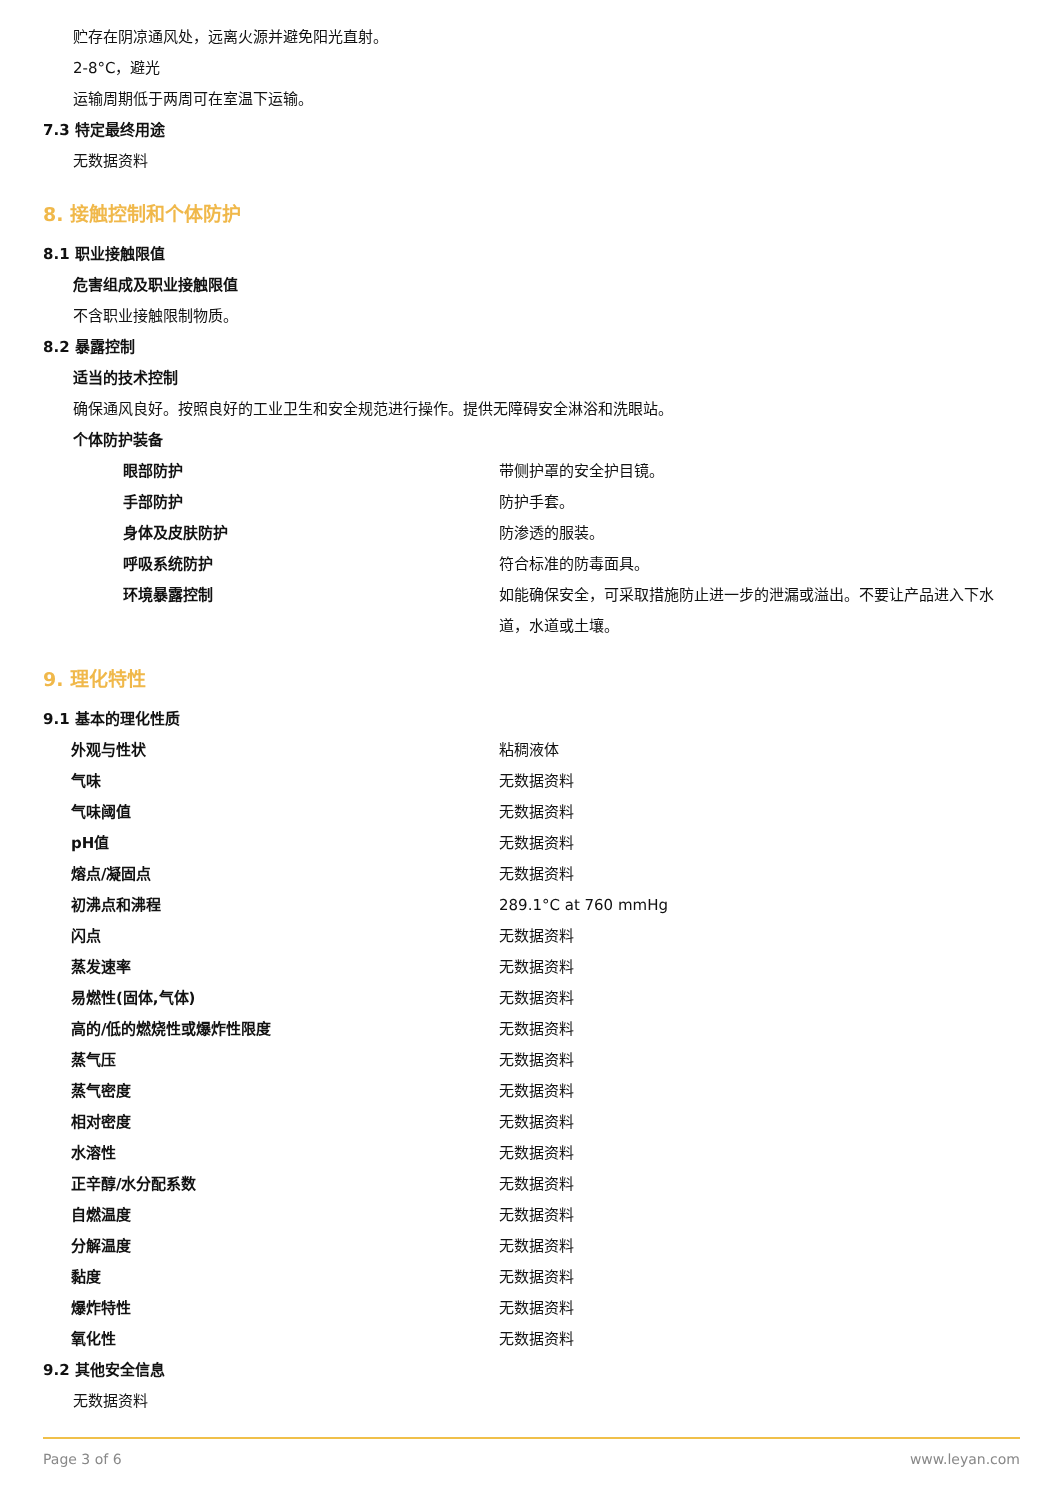贮存在阴凉通风处，远离火源并避免阳光直射。
2-8°C，避光
运输周期低于两周可在室温下运输。
7.3 特定最终用途
无数据资料
8. 接触控制和个体防护
8.1 职业接触限值
危害组成及职业接触限值
不含职业接触限制物质。
8.2 暴露控制
适当的技术控制
确保通风良好。按照良好的工业卫生和安全规范进行操作。提供无障碍安全淋浴和洗眼站。
个体防护装备
| 眼部防护 | 带侧护罩的安全护目镜。 |
| 手部防护 | 防护手套。 |
| 身体及皮肤防护 | 防渗透的服装。 |
| 呼吸系统防护 | 符合标准的防毒面具。 |
| 环境暴露控制 | 如能确保安全，可采取措施防止进一步的泄漏或溢出。不要让产品进入下水道，水道或土壤。 |
9. 理化特性
9.1 基本的理化性质
| 外观与性状 | 粘稠液体 |
| 气味 | 无数据资料 |
| 气味阈值 | 无数据资料 |
| pH值 | 无数据资料 |
| 熔点/凝固点 | 无数据资料 |
| 初沸点和沸程 | 289.1°C at 760 mmHg |
| 闪点 | 无数据资料 |
| 蒸发速率 | 无数据资料 |
| 易燃性(固体,气体) | 无数据资料 |
| 高的/低的燃烧性或爆炸性限度 | 无数据资料 |
| 蒸气压 | 无数据资料 |
| 蒸气密度 | 无数据资料 |
| 相对密度 | 无数据资料 |
| 水溶性 | 无数据资料 |
| 正辛醇/水分配系数 | 无数据资料 |
| 自燃温度 | 无数据资料 |
| 分解温度 | 无数据资料 |
| 黏度 | 无数据资料 |
| 爆炸特性 | 无数据资料 |
| 氧化性 | 无数据资料 |
9.2 其他安全信息
无数据资料
Page 3 of 6 www.leyan.com